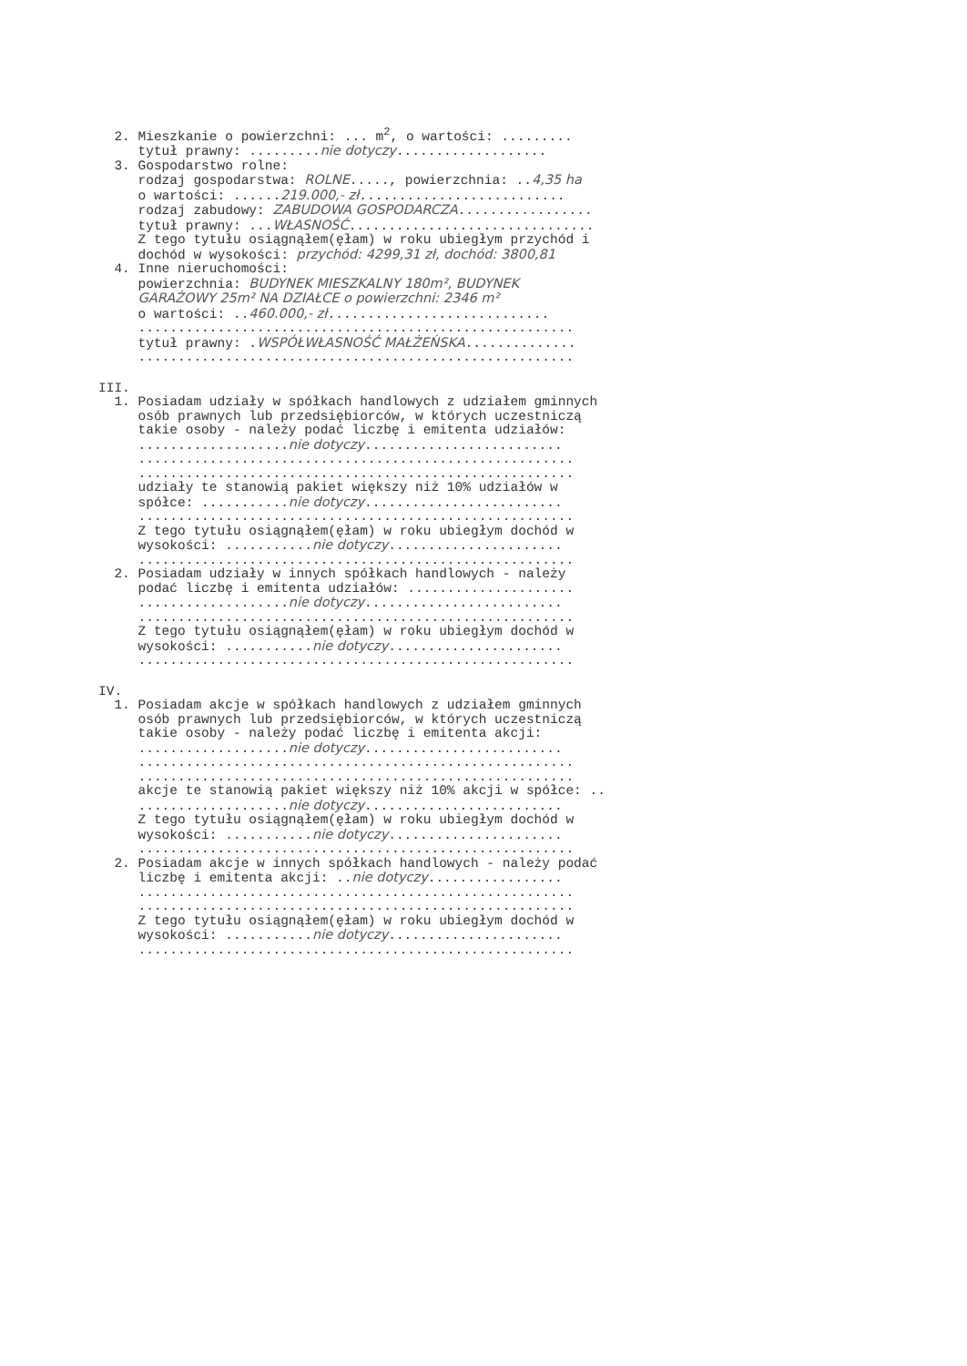2. Mieszkanie o powierzchni: ... m<sup>2</sup>, o wartości: .........
tytuł prawny: .........nie dotyczy...................
3. Gospodarstwo rolne:
rodzaj gospodarstwa: ROLNE....., powierzchnia: ..4,35 ha
o wartości: ......219.000,- zł..........................
rodzaj zabudowy: ZABUDOWA GOSPODARCZA.................
tytuł prawny: ...WŁASNOŚĆ...............................
Z tego tytułu osiągnąłem(ęłam) w roku ubiegłym przychód i
dochód w wysokości: przychód: 4299,31 zł, dochód: 3800,81
4. Inne nieruchomości:
powierzchnia: BUDYNEK MIESZKALNY 180m², BUDYNEK
GARAŻOWY 25m² NA DZIAŁCE o powierzchni: 2346 m²
o wartości: ..460.000,- zł............................
.......................................................
tytuł prawny: .WSPÓŁWŁASNOŚĆ MAŁŻEŃSKA..............
.......................................................
III.
1. Posiadam udziały w spółkach handlowych z udziałem gminnych
osób prawnych lub przedsiębiorców, w których uczestniczą
takie osoby - należy podać liczbę i emitenta udziałów:
...................nie dotyczy.........................
.......................................................
.......................................................
udziały te stanowią pakiet większy niż 10% udziałów w
spółce: ...........nie dotyczy.........................
.......................................................
Z tego tytułu osiągnąłem(ęłam) w roku ubiegłym dochód w
wysokości: ...........nie dotyczy......................
.......................................................
2. Posiadam udziały w innych spółkach handlowych - należy
podać liczbę i emitenta udziałów: .....................
...................nie dotyczy.........................
.......................................................
Z tego tytułu osiągnąłem(ęłam) w roku ubiegłym dochód w
wysokości: ...........nie dotyczy......................
.......................................................
IV.
1. Posiadam akcje w spółkach handlowych z udziałem gminnych
osób prawnych lub przedsiębiorców, w których uczestniczą
takie osoby - należy podać liczbę i emitenta akcji:
...................nie dotyczy.........................
.......................................................
.......................................................
akcje te stanowią pakiet większy niż 10% akcji w spółce: ..
...................nie dotyczy.........................
Z tego tytułu osiągnąłem(ęłam) w roku ubiegłym dochód w
wysokości: ...........nie dotyczy......................
.......................................................
2. Posiadam akcje w innych spółkach handlowych - należy podać
liczbę i emitenta akcji: ..nie dotyczy.................
.......................................................
.......................................................
Z tego tytułu osiągnąłem(ęłam) w roku ubiegłym dochód w
wysokości: ...........nie dotyczy......................
.......................................................